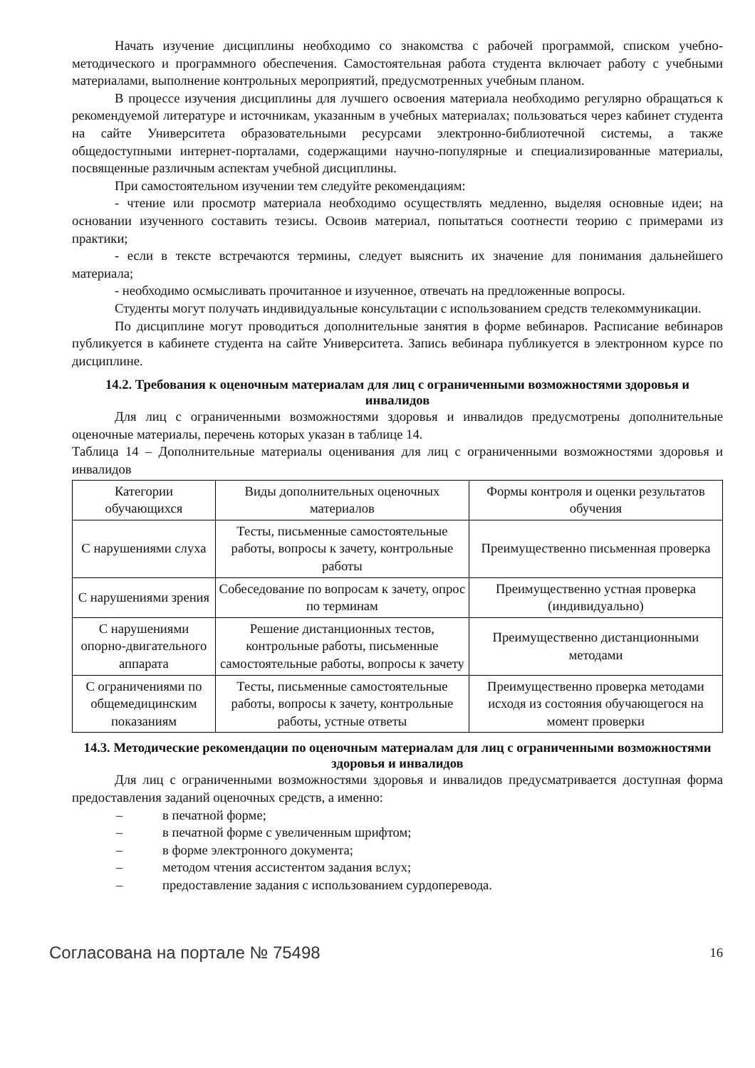Начать изучение дисциплины необходимо со знакомства с рабочей программой, списком учебно-методического и программного обеспечения. Самостоятельная работа студента включает работу с учебными материалами, выполнение контрольных мероприятий, предусмотренных учебным планом.
В процессе изучения дисциплины для лучшего освоения материала необходимо регулярно обращаться к рекомендуемой литературе и источникам, указанным в учебных материалах; пользоваться через кабинет студента на сайте Университета образовательными ресурсами электронно-библиотечной системы, а также общедоступными интернет-порталами, содержащими научно-популярные и специализированные материалы, посвященные различным аспектам учебной дисциплины.
При самостоятельном изучении тем следуйте рекомендациям:
- чтение или просмотр материала необходимо осуществлять медленно, выделяя основные идеи; на основании изученного составить тезисы. Освоив материал, попытаться соотнести теорию с примерами из практики;
- если в тексте встречаются термины, следует выяснить их значение для понимания дальнейшего материала;
- необходимо осмысливать прочитанное и изученное, отвечать на предложенные вопросы.
Студенты могут получать индивидуальные консультации с использованием средств телекоммуникации.
По дисциплине могут проводиться дополнительные занятия в форме вебинаров. Расписание вебинаров публикуется в кабинете студента на сайте Университета. Запись вебинара публикуется в электронном курсе по дисциплине.
14.2. Требования к оценочным материалам для лиц с ограниченными возможностями здоровья и инвалидов
Для лиц с ограниченными возможностями здоровья и инвалидов предусмотрены дополнительные оценочные материалы, перечень которых указан в таблице 14.
Таблица 14 – Дополнительные материалы оценивания для лиц с ограниченными возможностями здоровья и инвалидов
| Категории обучающихся | Виды дополнительных оценочных материалов | Формы контроля и оценки результатов обучения |
| С нарушениями слуха | Тесты, письменные самостоятельные работы, вопросы к зачету, контрольные работы | Преимущественно письменная проверка |
| С нарушениями зрения | Собеседование по вопросам к зачету, опрос по терминам | Преимущественно устная проверка (индивидуально) |
| С нарушениями опорно-двигательного аппарата | Решение дистанционных тестов, контрольные работы, письменные самостоятельные работы, вопросы к зачету | Преимущественно дистанционными методами |
| С ограничениями по общемедицинским показаниям | Тесты, письменные самостоятельные работы, вопросы к зачету, контрольные работы, устные ответы | Преимущественно проверка методами исходя из состояния обучающегося на момент проверки |
14.3. Методические рекомендации по оценочным материалам для лиц с ограниченными возможностями здоровья и инвалидов
Для лиц с ограниченными возможностями здоровья и инвалидов предусматривается доступная форма предоставления заданий оценочных средств, а именно:
– в печатной форме;
– в печатной форме с увеличенным шрифтом;
– в форме электронного документа;
– методом чтения ассистентом задания вслух;
– предоставление задания с использованием сурдоперевода.
Согласована на портале № 75498 16